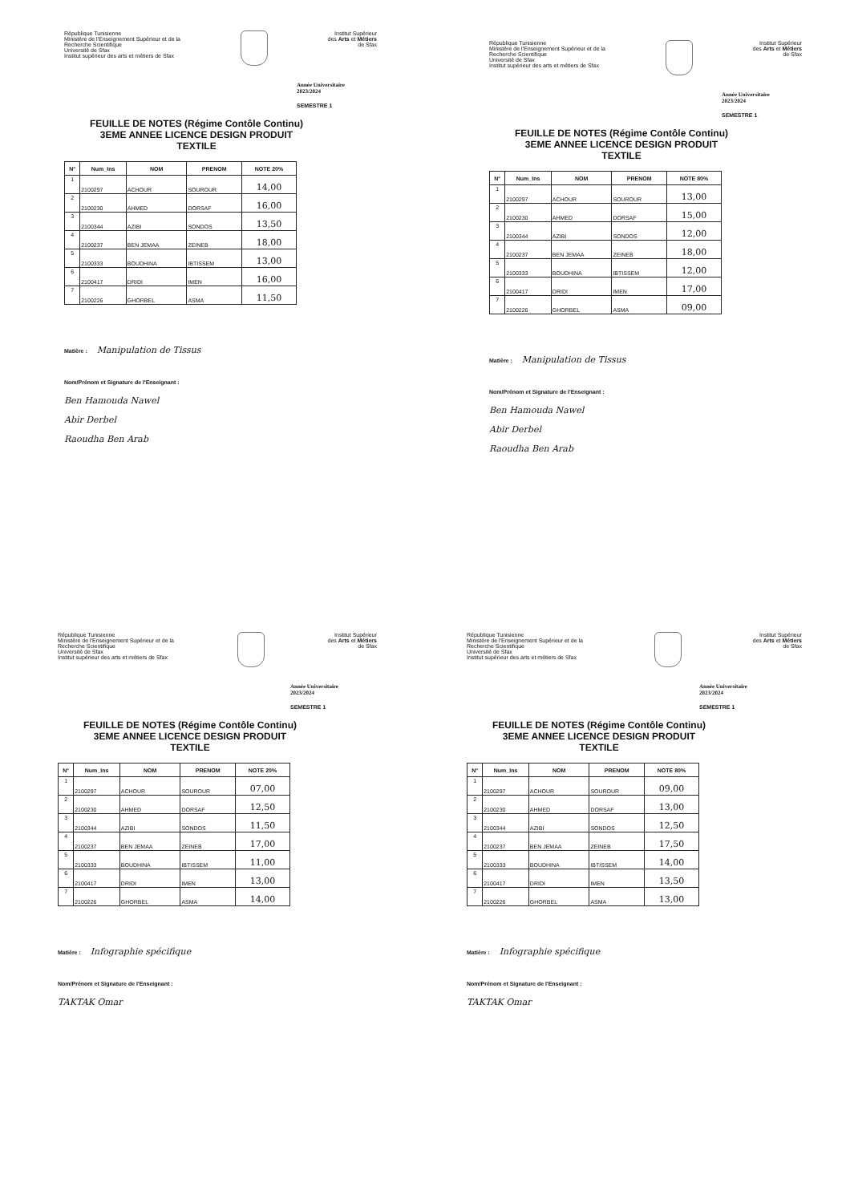République Tunisienne
Ministère de l'Enseignement Supérieur et de la
Recherche Scientifique
Université de Sfax
Institut supérieur des arts et métiers de Sfax
Institut Supérieur
des Arts et Métiers
de Sfax
Année Universitaire
2023/2024
SEMESTRE 1
FEUILLE DE NOTES (Régime Contôle Continu)
3EME ANNEE LICENCE DESIGN PRODUIT
TEXTILE
| N° | Num_Ins | NOM | PRENOM | NOTE 20% |
| --- | --- | --- | --- | --- |
| 1 | 2100297 | ACHOUR | SOUROUR | 14,00 |
| 2 | 2100230 | AHMED | DORSAF | 16,00 |
| 3 | 2100344 | AZIBI | SONDOS | 13,50 |
| 4 | 2100237 | BEN JEMAA | ZEINEB | 18,00 |
| 5 | 2100333 | BOUDHINA | IBTISSEM | 13,00 |
| 6 | 2100417 | DRIDI | IMEN | 16,00 |
| 7 | 2100226 | GHORBEL | ASMA | 11,50 |
Matière : Manipulation de Tissus
Nom/Prénom et Signature de l'Enseignant :
Ben Hamouda Nawel
Abir Derbel
Raoudha Ben Arab
République Tunisienne
Ministère de l'Enseignement Supérieur et de la
Recherche Scientifique
Université de Sfax
Institut supérieur des arts et métiers de Sfax
Institut Supérieur
des Arts et Métiers
de Sfax
Année Universitaire
2023/2024
SEMESTRE 1
FEUILLE DE NOTES (Régime Contôle Continu)
3EME ANNEE LICENCE DESIGN PRODUIT
TEXTILE
| N° | Num_Ins | NOM | PRENOM | NOTE 80% |
| --- | --- | --- | --- | --- |
| 1 | 2100297 | ACHOUR | SOUROUR | 13,00 |
| 2 | 2100230 | AHMED | DORSAF | 15,00 |
| 3 | 2100344 | AZIBI | SONDOS | 12,00 |
| 4 | 2100237 | BEN JEMAA | ZEINEB | 18,00 |
| 5 | 2100333 | BOUDHINA | IBTISSEM | 12,00 |
| 6 | 2100417 | DRIDI | IMEN | 17,00 |
| 7 | 2100226 | GHORBEL | ASMA | 09,00 |
Matière : Manipulation de Tissus
Nom/Prénom et Signature de l'Enseignant :
Ben Hamouda Nawel
Abir Derbel
Raoudha Ben Arab
République Tunisienne
Ministère de l'Enseignement Supérieur et de la
Recherche Scientifique
Université de Sfax
Institut supérieur des arts et métiers de Sfax
Institut Supérieur
des Arts et Métiers
de Sfax
Année Universitaire
2023/2024
SEMESTRE 1
FEUILLE DE NOTES (Régime Contôle Continu)
3EME ANNEE LICENCE DESIGN PRODUIT
TEXTILE
| N° | Num_Ins | NOM | PRENOM | NOTE 20% |
| --- | --- | --- | --- | --- |
| 1 | 2100297 | ACHOUR | SOUROUR | 07,00 |
| 2 | 2100230 | AHMED | DORSAF | 12,50 |
| 3 | 2100344 | AZIBI | SONDOS | 11,50 |
| 4 | 2100237 | BEN JEMAA | ZEINEB | 17,00 |
| 5 | 2100333 | BOUDHINA | IBTISSEM | 11,00 |
| 6 | 2100417 | DRIDI | IMEN | 13,00 |
| 7 | 2100226 | GHORBEL | ASMA | 14,00 |
Matière : Infographie spécifique
Nom/Prénom et Signature de l'Enseignant :
TAKTAK Omar
République Tunisienne
Ministère de l'Enseignement Supérieur et de la
Recherche Scientifique
Université de Sfax
Institut supérieur des arts et métiers de Sfax
Institut Supérieur
des Arts et Métiers
de Sfax
Année Universitaire
2023/2024
SEMESTRE 1
FEUILLE DE NOTES (Régime Contôle Continu)
3EME ANNEE LICENCE DESIGN PRODUIT
TEXTILE
| N° | Num_Ins | NOM | PRENOM | NOTE 80% |
| --- | --- | --- | --- | --- |
| 1 | 2100297 | ACHOUR | SOUROUR | 09,00 |
| 2 | 2100230 | AHMED | DORSAF | 13,00 |
| 3 | 2100344 | AZIBI | SONDOS | 12,50 |
| 4 | 2100237 | BEN JEMAA | ZEINEB | 17,50 |
| 5 | 2100333 | BOUDHINA | IBTISSEM | 14,00 |
| 6 | 2100417 | DRIDI | IMEN | 13,50 |
| 7 | 2100226 | GHORBEL | ASMA | 13,00 |
Matière : Infographie spécifique
Nom/Prénom et Signature de l'Enseignant :
TAKTAK Omar